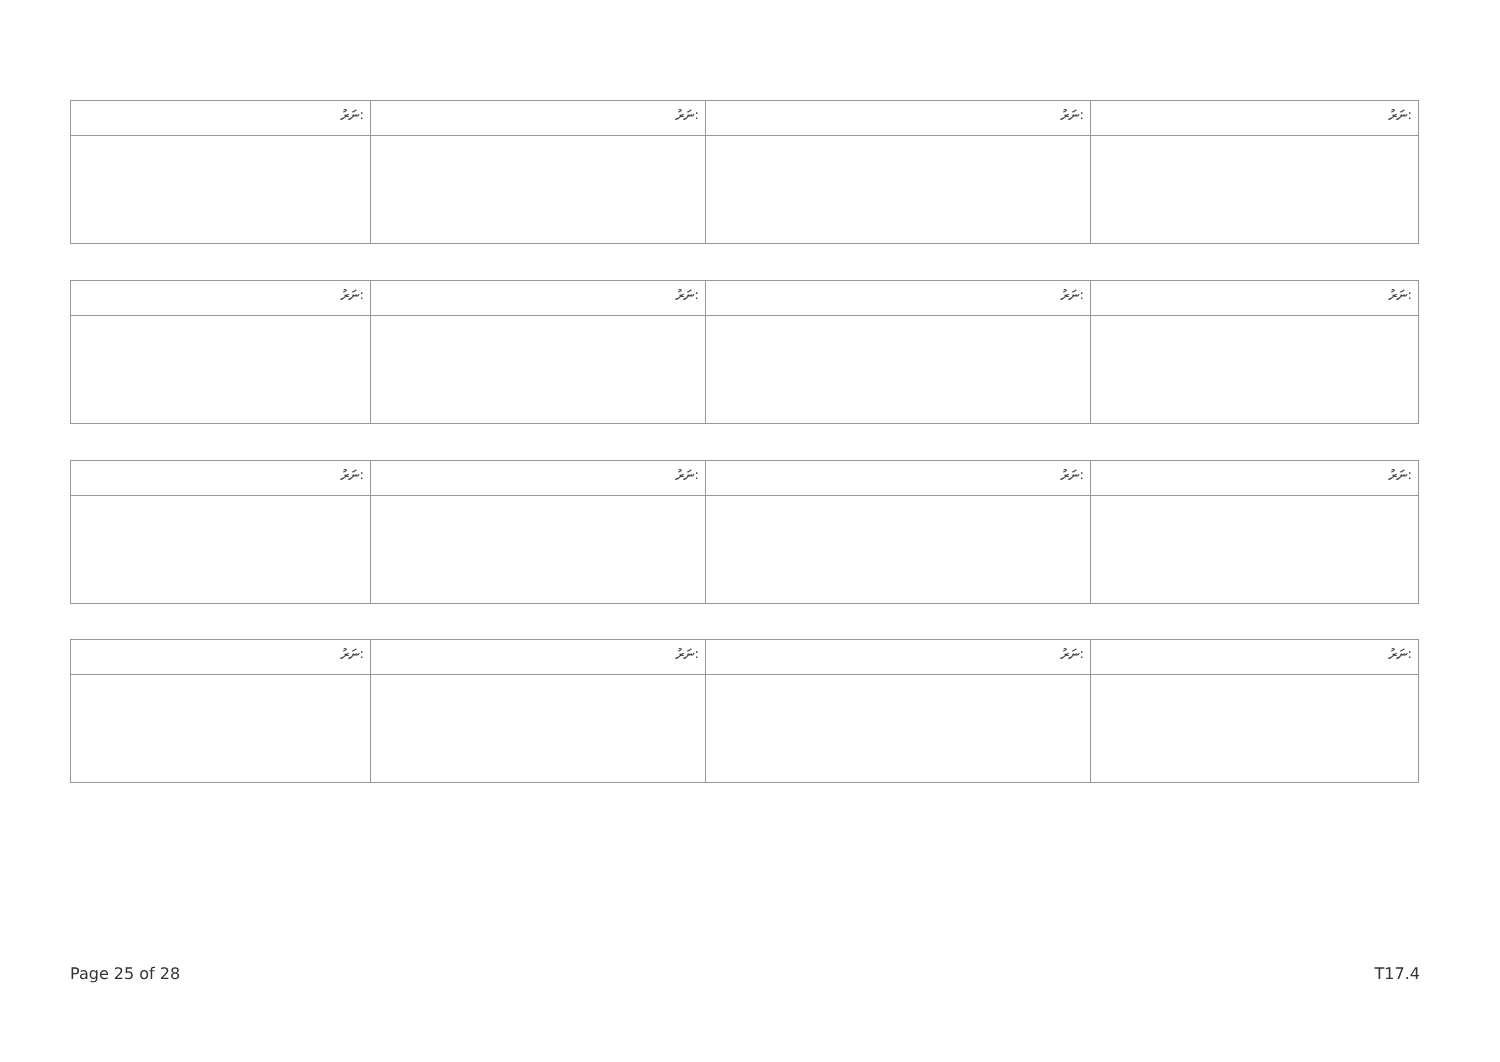| ނަރު: | ނަރު: | ނަރު: | ނަރު: |
| ނަރު: | ނަރު: | ނަރު: | ނަރު: |
| ނަރު: | ނަރު: | ނަރު: | ނަރު: |
| ނަރު: | ނަރު: | ނަރު: | ނަރު: |
Page 25 of 28 T17.4